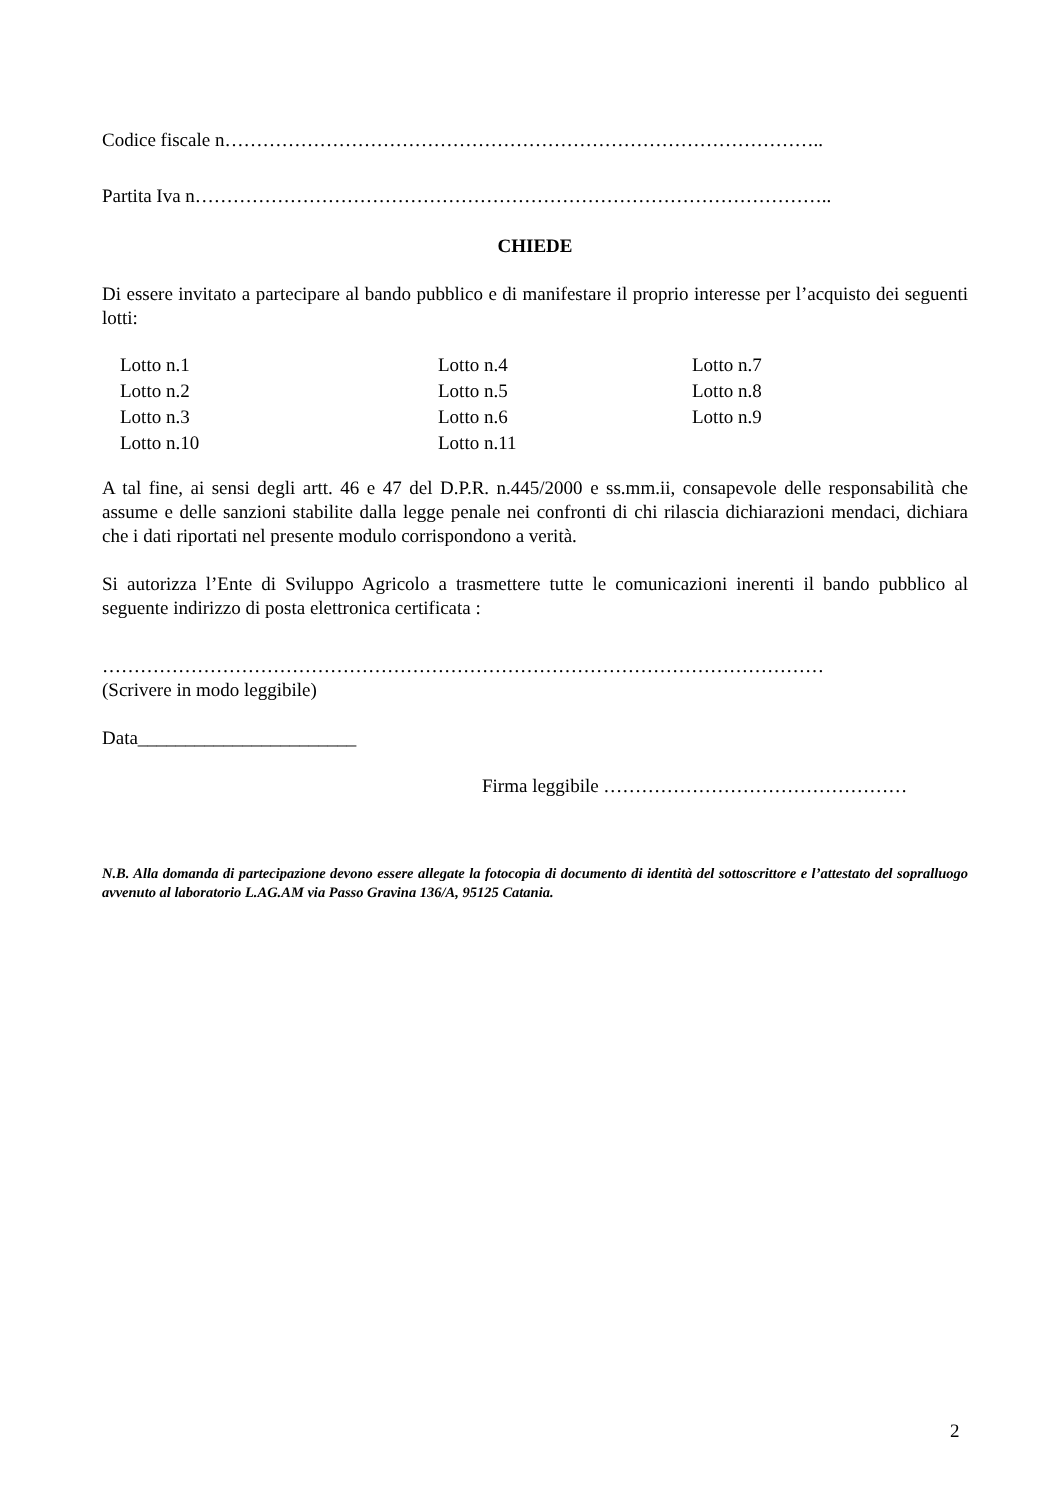Codice fiscale n…………………………………………………………………………………..
Partita Iva n………………………………………………………………………………………..
CHIEDE
Di essere invitato a partecipare al bando pubblico e di manifestare il proprio interesse per l’acquisto dei seguenti lotti:
| Lotto n.1 | Lotto n.4 | Lotto n.7 |
| Lotto n.2 | Lotto n.5 | Lotto n.8 |
| Lotto n.3 | Lotto n.6 | Lotto n.9 |
| Lotto n.10 | Lotto n.11 | |
A tal fine, ai sensi degli artt. 46 e 47 del D.P.R. n.445/2000 e ss.mm.ii, consapevole delle responsabilità che assume e delle sanzioni stabilite dalla legge penale nei confronti di chi rilascia dichiarazioni mendaci, dichiara che i dati riportati nel presente modulo corrispondono a verità.
Si autorizza l’Ente di Sviluppo Agricolo a trasmettere tutte le comunicazioni inerenti il bando pubblico al seguente indirizzo di posta elettronica certificata :
……………………………………………………………………………………………………
(Scrivere in modo leggibile)
Data_______________________
Firma leggibile …………………………………………
N.B. Alla domanda di partecipazione devono essere allegate la fotocopia di documento di identità del sottoscrittore e l’attestato del sopralluogo avvenuto al laboratorio L.AG.AM via Passo Gravina 136/A, 95125 Catania.
2